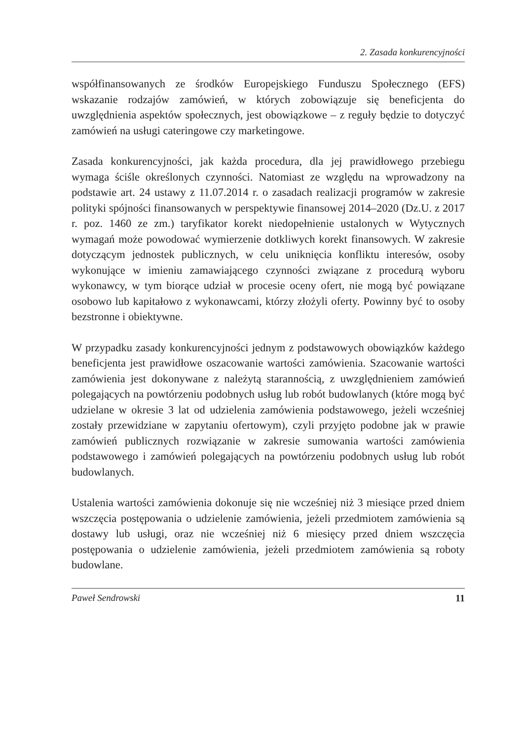2. Zasada konkurencyjności
współfinansowanych ze środków Europejskiego Funduszu Społecznego (EFS) wskazanie rodzajów zamówień, w których zobowiązuje się beneficjenta do uwzględnienia aspektów społecznych, jest obowiązkowe – z reguły będzie to dotyczyć zamówień na usługi cateringowe czy marketingowe.
Zasada konkurencyjności, jak każda procedura, dla jej prawidłowego przebiegu wymaga ściśle określonych czynności. Natomiast ze względu na wprowadzony na podstawie art. 24 ustawy z 11.07.2014 r. o zasadach realizacji programów w zakresie polityki spójności finansowanych w perspektywie finansowej 2014–2020 (Dz.U. z 2017 r. poz. 1460 ze zm.) taryfikator korekt niedopełnienie ustalonych w Wytycznych wymagań może powodować wymierzenie dotkliwych korekt finansowych. W zakresie dotyczącym jednostek publicznych, w celu uniknięcia konfliktu interesów, osoby wykonujące w imieniu zamawiającego czynności związane z procedurą wyboru wykonawcy, w tym biorące udział w procesie oceny ofert, nie mogą być powiązane osobowo lub kapitałowo z wykonawcami, którzy złożyli oferty. Powinny być to osoby bezstronne i obiektywne.
W przypadku zasady konkurencyjności jednym z podstawowych obowiązków każdego beneficjenta jest prawidłowe oszacowanie wartości zamówienia. Szacowanie wartości zamówienia jest dokonywane z należytą starannością, z uwzględnieniem zamówień polegających na powtórzeniu podobnych usług lub robót budowlanych (które mogą być udzielane w okresie 3 lat od udzielenia zamówienia podstawowego, jeżeli wcześniej zostały przewidziane w zapytaniu ofertowym), czyli przyjęto podobne jak w prawie zamówień publicznych rozwiązanie w zakresie sumowania wartości zamówienia podstawowego i zamówień polegających na powtórzeniu podobnych usług lub robót budowlanych.
Ustalenia wartości zamówienia dokonuje się nie wcześniej niż 3 miesiące przed dniem wszczęcia postępowania o udzielenie zamówienia, jeżeli przedmiotem zamówienia są dostawy lub usługi, oraz nie wcześniej niż 6 miesięcy przed dniem wszczęcia postępowania o udzielenie zamówienia, jeżeli przedmiotem zamówienia są roboty budowlane.
Paweł Sendrowski 11